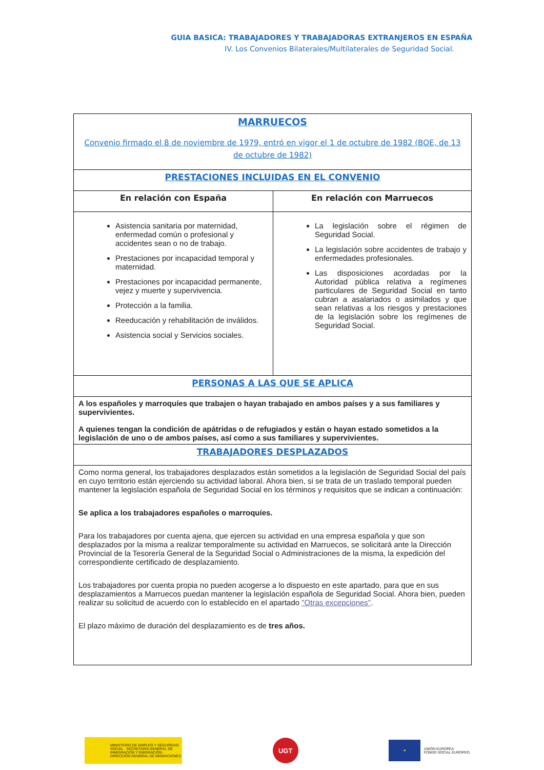GUIA BASICA: TRABAJADORES Y TRABAJADORAS EXTRANJEROS EN ESPAÑA
IV. Los Convenios Bilaterales/Multilaterales de Seguridad Social.
| MARRUECOS Convenio firmado el 8 de noviembre de 1979, entró en vigor el 1 de octubre de 1982 (BOE, de 13 de octubre de 1982) | |
| PRESTACIONES INCLUIDAS EN EL CONVENIO | |
| En relación con España | En relación con Marruecos |
| Asistencia sanitaria por maternidad, enfermedad común o profesional y accidentes sean o no de trabajo. Prestaciones por incapacidad temporal y maternidad. Prestaciones por incapacidad permanente, vejez y muerte y supervivencia. Protección a la familia. Reeducación y rehabilitación de inválidos. Asistencia social y Servicios sociales. | La legislación sobre el régimen de Seguridad Social. La legislación sobre accidentes de trabajo y enfermedades profesionales. Las disposiciones acordadas por la Autoridad pública relativa a regímenes particulares de Seguridad Social en tanto cubran a asalariados o asimilados y que sean relativas a los riesgos y prestaciones de la legislación sobre los regímenes de Seguridad Social. |
| PERSONAS A LAS QUE SE APLICA | |
| A los españoles y marroquíes que trabajen o hayan trabajado en ambos países y a sus familiares y supervivientes. A quienes tengan la condición de apátridas o de refugiados y están o hayan estado sometidos a la legislación de uno o de ambos países, así como a sus familiares y supervivientes. | |
| TRABAJADORES DESPLAZADOS | |
| Como norma general, los trabajadores desplazados están sometidos a la legislación de Seguridad Social del país en cuyo territorio están ejerciendo su actividad laboral. Ahora bien, si se trata de un traslado temporal pueden mantener la legislación española de Seguridad Social en los términos y requisitos que se indican a continuación: Se aplica a los trabajadores españoles o marroquíes. Para los trabajadores por cuenta ajena, que ejercen su actividad en una empresa española y que son desplazados por la misma a realizar temporalmente su actividad en Marruecos, se solicitará ante la Dirección Provincial de la Tesorería General de la Seguridad Social o Administraciones de la misma, la expedición del correspondiente certificado de desplazamiento. Los trabajadores por cuenta propia no pueden acogerse a lo dispuesto en este apartado, para que en sus desplazamientos a Marruecos puedan mantener la legislación española de Seguridad Social. Ahora bien, pueden realizar su solicitud de acuerdo con lo establecido en el apartado "Otras excepciones" . El plazo máximo de duración del desplazamiento es de tres años. | |
MINISTERIO DE EMPLEO Y SEGURIDAD SOCIAL SECRETARÍA GENERAL DE INMIGRACIÓN Y EMIGRACIÓN · DIRECCIÓN GENERAL DE MIGRACIONES
UGT
★
UNIÓN EUROPEA
FONDO SOCIAL EUROPEO